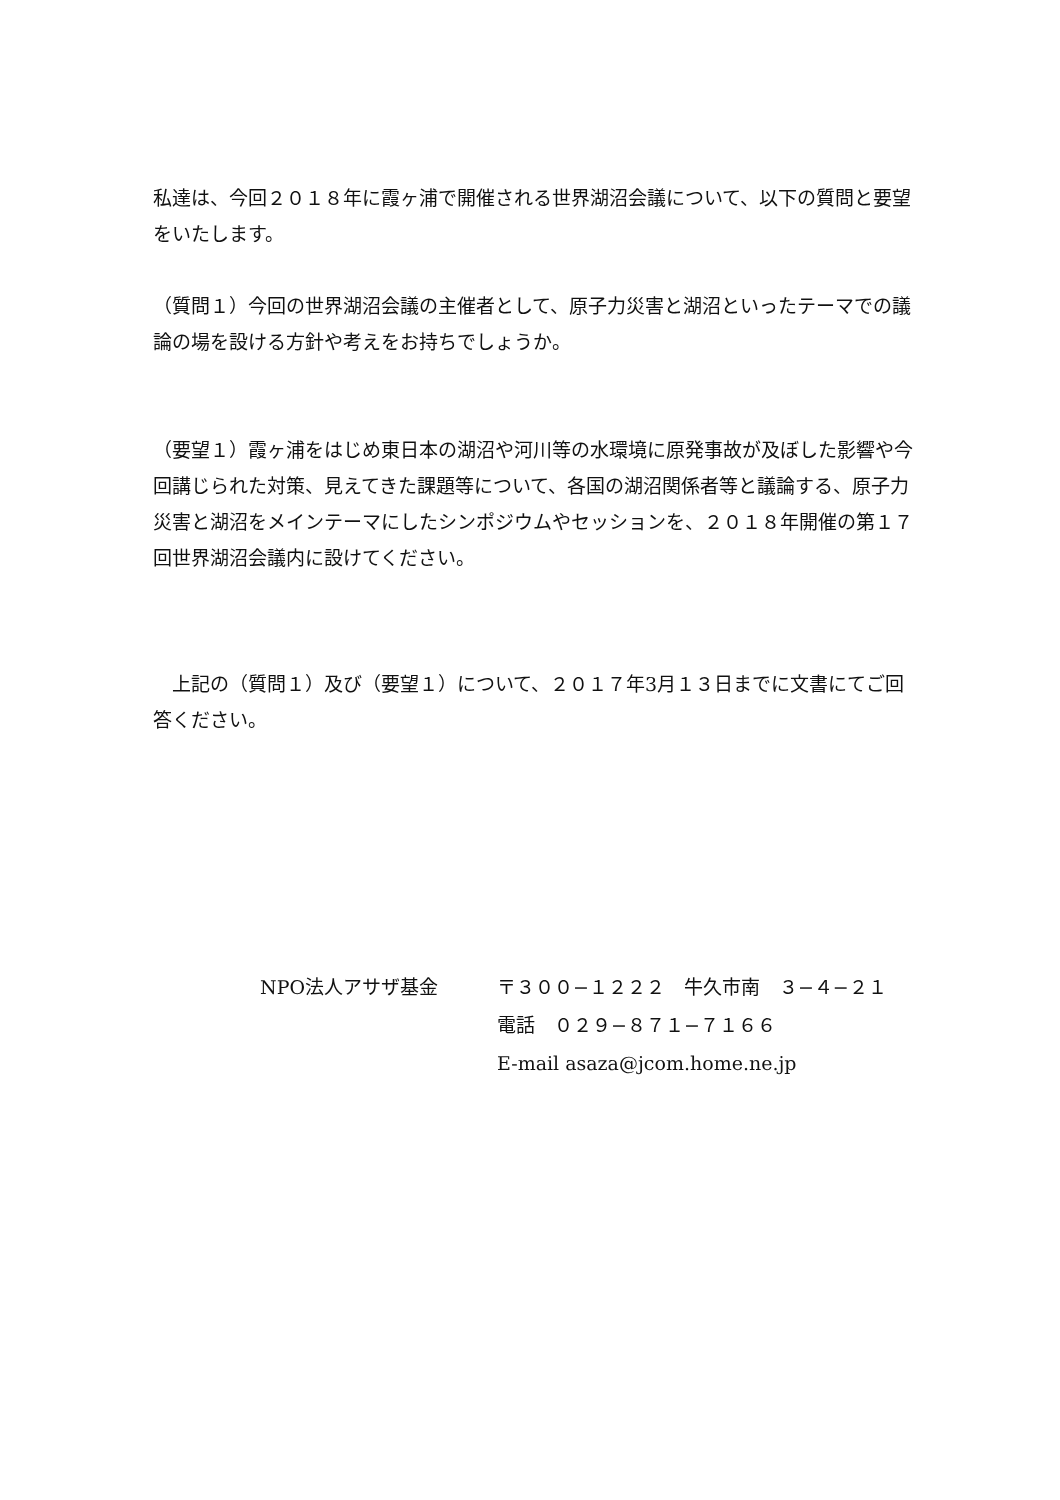私達は、今回２０１８年に霞ヶ浦で開催される世界湖沼会議について、以下の質問と要望をいたします。
（質問１）今回の世界湖沼会議の主催者として、原子力災害と湖沼といったテーマでの議論の場を設ける方針や考えをお持ちでしょうか。
（要望１）霞ヶ浦をはじめ東日本の湖沼や河川等の水環境に原発事故が及ぼした影響や今回講じられた対策、見えてきた課題等について、各国の湖沼関係者等と議論する、原子力災害と湖沼をメインテーマにしたシンポジウムやセッションを、２０１８年開催の第１７回世界湖沼会議内に設けてください。
　上記の（質問１）及び（要望１）について、２０１７年3月１３日までに文書にてご回答ください。
| NPO法人アサザ基金 | 〒３００−１２２２ 牛久市南 ３−４−２１ |
| | 電話 ０２９−８７１−７１６６ |
| | E-mail asaza@jcom.home.ne.jp |